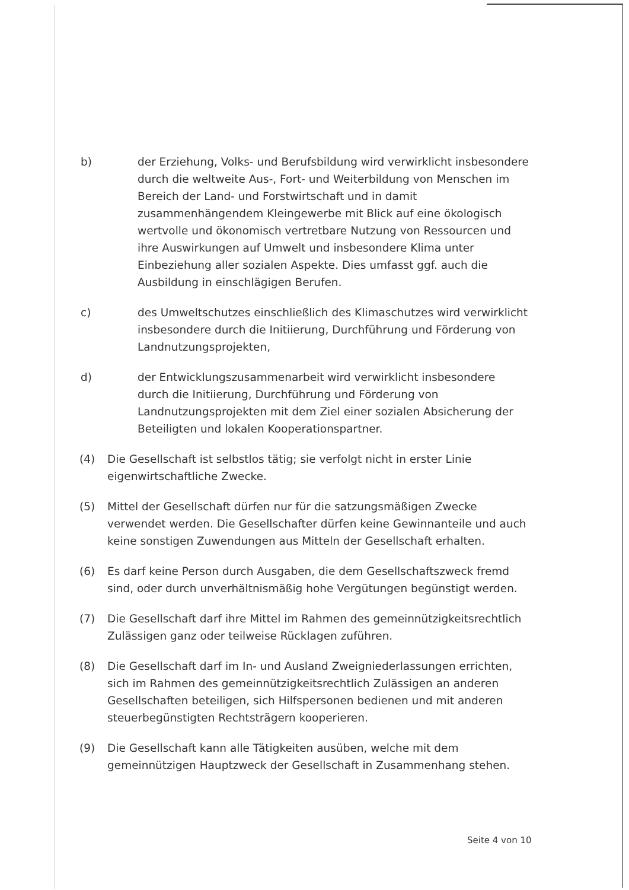b) der Erziehung, Volks- und Berufsbildung wird verwirklicht insbesondere durch die weltweite Aus-, Fort- und Weiterbildung von Menschen im Bereich der Land- und Forstwirtschaft und in damit zusammenhängendem Kleingewerbe mit Blick auf eine ökologisch wertvolle und ökonomisch vertretbare Nutzung von Ressourcen und ihre Auswirkungen auf Umwelt und insbesondere Klima unter Einbeziehung aller sozialen Aspekte. Dies umfasst ggf. auch die Ausbildung in einschlägigen Berufen.
c) des Umweltschutzes einschließlich des Klimaschutzes wird verwirklicht insbesondere durch die Initiierung, Durchführung und Förderung von Landnutzungsprojekten,
d) der Entwicklungszusammenarbeit wird verwirklicht insbesondere durch die Initiierung, Durchführung und Förderung von Landnutzungsprojekten mit dem Ziel einer sozialen Absicherung der Beteiligten und lokalen Kooperationspartner.
(4) Die Gesellschaft ist selbstlos tätig; sie verfolgt nicht in erster Linie eigenwirtschaftliche Zwecke.
(5) Mittel der Gesellschaft dürfen nur für die satzungsmäßigen Zwecke verwendet werden. Die Gesellschafter dürfen keine Gewinnanteile und auch keine sonstigen Zuwendungen aus Mitteln der Gesellschaft erhalten.
(6) Es darf keine Person durch Ausgaben, die dem Gesellschaftszweck fremd sind, oder durch unverhältnismäßig hohe Vergütungen begünstigt werden.
(7) Die Gesellschaft darf ihre Mittel im Rahmen des gemeinnützigkeitsrechtlich Zulässigen ganz oder teilweise Rücklagen zuführen.
(8) Die Gesellschaft darf im In- und Ausland Zweigniederlassungen errichten, sich im Rahmen des gemeinnützigkeitsrechtlich Zulässigen an anderen Gesellschaften beteiligen, sich Hilfspersonen bedienen und mit anderen steuerbegünstigten Rechtsträgern kooperieren.
(9) Die Gesellschaft kann alle Tätigkeiten ausüben, welche mit dem gemeinnützigen Hauptzweck der Gesellschaft in Zusammenhang stehen.
Seite 4 von 10